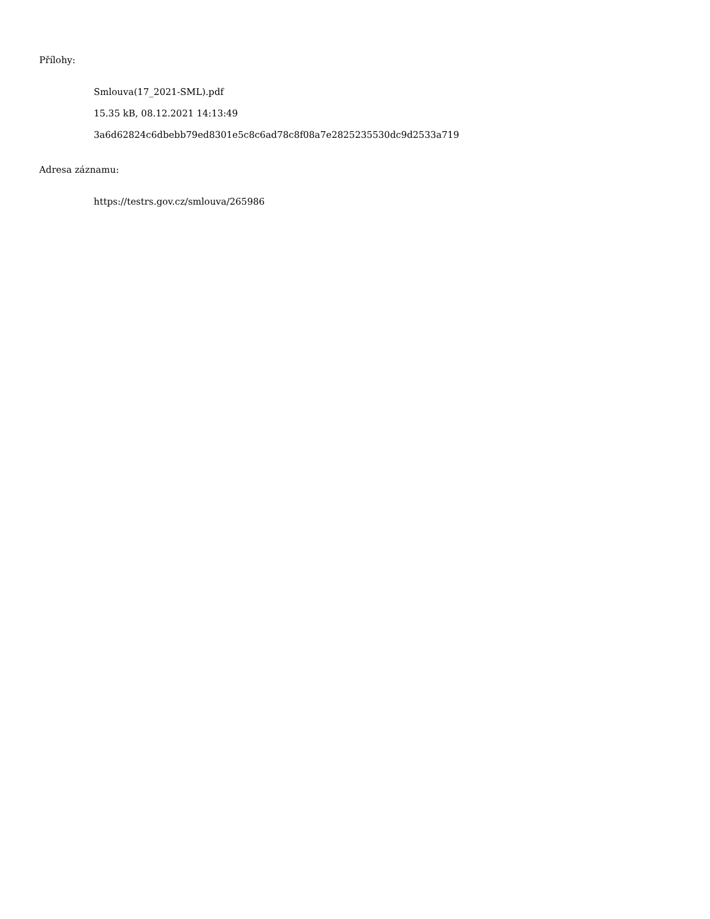Přílohy:
Smlouva(17_2021-SML).pdf
15.35 kB, 08.12.2021 14:13:49
3a6d62824c6dbebb79ed8301e5c8c6ad78c8f08a7e2825235530dc9d2533a719
Adresa záznamu:
https://testrs.gov.cz/smlouva/265986